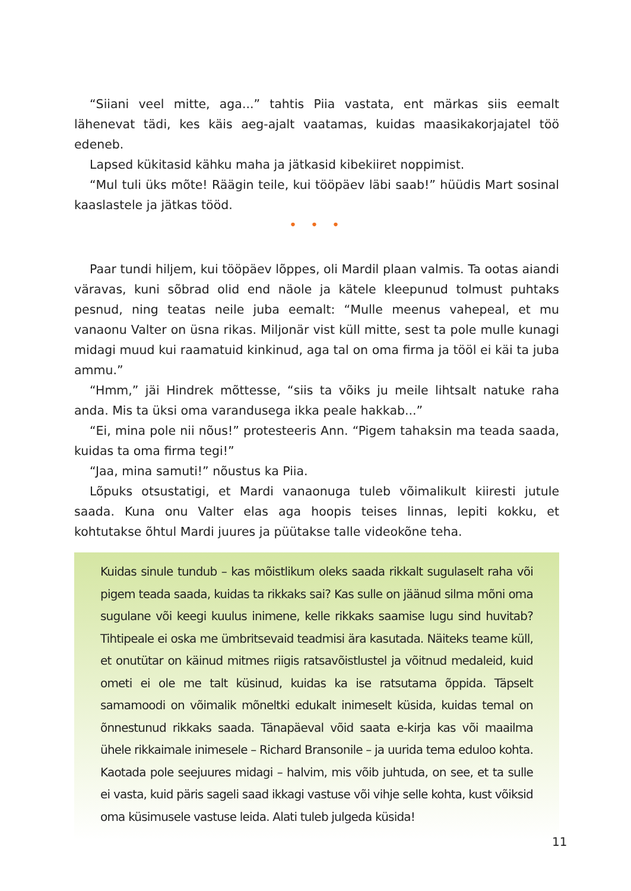“Siiani veel mitte, aga...” tahtis Piia vastata, ent märkas siis eemalt lähenevat tädi, kes käis aeg-ajalt vaatamas, kuidas maasikakorjajatel töö edeneb.
Lapsed kükitasid kähku maha ja jätkasid kibekiiret noppimist.
“Mul tuli üks mõte! Räägin teile, kui tööpäev läbi saab!” hüüdis Mart sosinal kaaslastele ja jätkas tööd.
• • •
Paar tundi hiljem, kui tööpäev lõppes, oli Mardil plaan valmis. Ta ootas aiandi väravas, kuni sõbrad olid end näole ja kätele kleepunud tolmust puhtaks pesnud, ning teatas neile juba eemalt: “Mulle meenus vahepeal, et mu vanaonu Valter on üsna rikas. Miljonär vist küll mitte, sest ta pole mulle kunagi midagi muud kui raamatuid kinkinud, aga tal on oma firma ja tööl ei käi ta juba ammu.”
“Hmm,” jäi Hindrek mõttesse, “siis ta võiks ju meile lihtsalt natuke raha anda. Mis ta üksi oma varandusega ikka peale hakkab...”
“Ei, mina pole nii nõus!” protesteeris Ann. “Pigem tahaksin ma teada saada, kuidas ta oma firma tegi!”
“Jaa, mina samuti!” nõustus ka Piia.
Lõpuks otsustatigi, et Mardi vanaonuga tuleb võimalikult kiiresti jutule saada. Kuna onu Valter elas aga hoopis teises linnas, lepiti kokku, et kohtutakse õhtul Mardi juures ja püütakse talle videokõne teha.
Kuidas sinule tundub – kas mõistlikum oleks saada rikkalt sugulaselt raha või pigem teada saada, kuidas ta rikkaks sai? Kas sulle on jäänud silma mõni oma sugulane või keegi kuulus inimene, kelle rikkaks saamise lugu sind huvitab? Tihtipeale ei oska me ümbritsevaid teadmisi ära kasutada. Näiteks teame küll, et onutütar on käinud mitmes riigis ratsavõistlustel ja võitnud medaleid, kuid ometi ei ole me talt küsinud, kuidas ka ise ratsutama õppida. Täpselt samamoodi on võimalik mõneltki edukalt inimeselt küsida, kuidas temal on õnnestunud rikkaks saada. Tänapäeval võid saata e-kirja kas või maailma ühele rikkaimale inimesele – Richard Bransonile – ja uurida tema eduloo kohta. Kaotada pole seejuures midagi – halvim, mis võib juhtuda, on see, et ta sulle ei vasta, kuid päris sageli saad ikkagi vastuse või vihje selle kohta, kust võiksid oma küsimusele vastuse leida. Alati tuleb julgeda küsida!
11